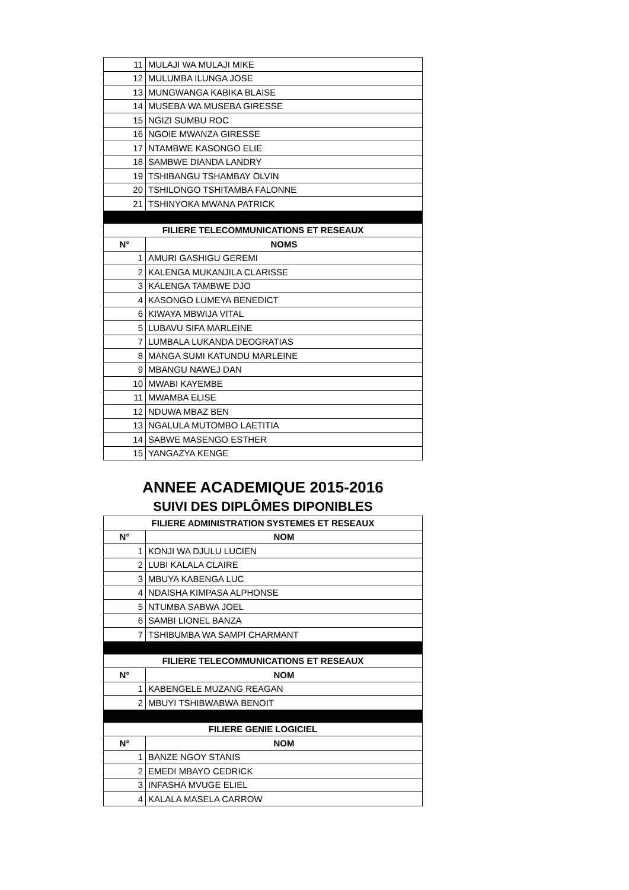| 11 | MULAJI WA MULAJI MIKE |
| 12 | MULUMBA ILUNGA JOSE |
| 13 | MUNGWANGA KABIKA BLAISE |
| 14 | MUSEBA WA MUSEBA GIRESSE |
| 15 | NGIZI SUMBU ROC |
| 16 | NGOIE MWANZA GIRESSE |
| 17 | NTAMBWE KASONGO ELIE |
| 18 | SAMBWE DIANDA LANDRY |
| 19 | TSHIBANGU TSHAMBAY OLVIN |
| 20 | TSHILONGO TSHITAMBA FALONNE |
| 21 | TSHINYOKA MWANA PATRICK |
| FILIERE TELECOMMUNICATIONS ET RESEAUX | |
| N° | NOMS |
| 1 | AMURI GASHIGU GEREMI |
| 2 | KALENGA MUKANJILA CLARISSE |
| 3 | KALENGA TAMBWE DJO |
| 4 | KASONGO LUMEYA BENEDICT |
| 6 | KIWAYA MBWIJA VITAL |
| 5 | LUBAVU SIFA MARLEINE |
| 7 | LUMBALA LUKANDA DEOGRATIAS |
| 8 | MANGA SUMI KATUNDU MARLEINE |
| 9 | MBANGU NAWEJ DAN |
| 10 | MWABI KAYEMBE |
| 11 | MWAMBA ELISE |
| 12 | NDUWA MBAZ BEN |
| 13 | NGALULA MUTOMBO LAETITIA |
| 14 | SABWE MASENGO ESTHER |
| 15 | YANGAZYA KENGE |
ANNEE ACADEMIQUE 2015-2016
SUIVI DES DIPLÔMES DIPONIBLES
| FILIERE ADMINISTRATION SYSTEMES ET RESEAUX | |
| --- | --- |
| N° | NOM |
| 1 | KONJI WA DJULU LUCIEN |
| 2 | LUBI KALALA CLAIRE |
| 3 | MBUYA KABENGA LUC |
| 4 | NDAISHA KIMPASA ALPHONSE |
| 5 | NTUMBA SABWA JOEL |
| 6 | SAMBI LIONEL BANZA |
| 7 | TSHIBUMBA WA SAMPI CHARMANT |
| FILIERE TELECOMMUNICATIONS ET RESEAUX | |
| N° | NOM |
| 1 | KABENGELE MUZANG REAGAN |
| 2 | MBUYI TSHIBWABWA BENOIT |
| FILIERE GENIE LOGICIEL | |
| N° | NOM |
| 1 | BANZE NGOY STANIS |
| 2 | EMEDI MBAYO CEDRICK |
| 3 | INFASHA MVUGE ELIEL |
| 4 | KALALA MASELA CARROW |